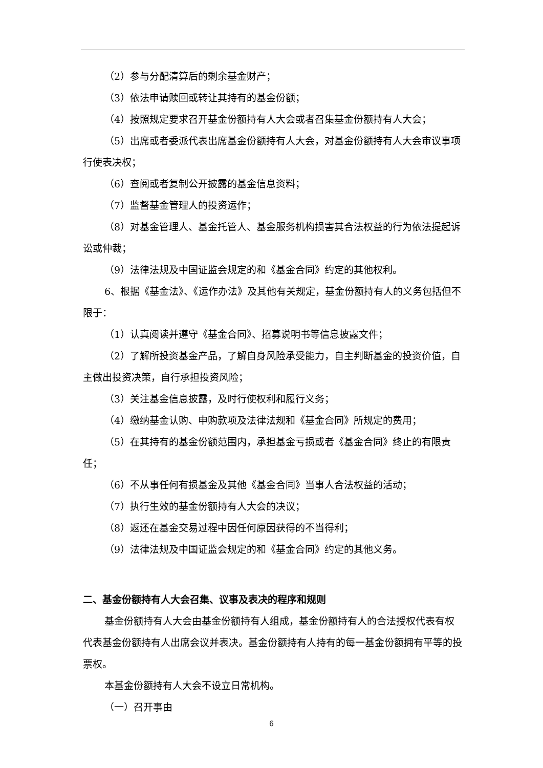（2）参与分配清算后的剩余基金财产；
（3）依法申请赎回或转让其持有的基金份额；
（4）按照规定要求召开基金份额持有人大会或者召集基金份额持有人大会；
（5）出席或者委派代表出席基金份额持有人大会，对基金份额持有人大会审议事项行使表决权；
（6）查阅或者复制公开披露的基金信息资料；
（7）监督基金管理人的投资运作；
（8）对基金管理人、基金托管人、基金服务机构损害其合法权益的行为依法提起诉讼或仲裁；
（9）法律法规及中国证监会规定的和《基金合同》约定的其他权利。
6、根据《基金法》、《运作办法》及其他有关规定，基金份额持有人的义务包括但不限于：
（1）认真阅读并遵守《基金合同》、招募说明书等信息披露文件；
（2）了解所投资基金产品，了解自身风险承受能力，自主判断基金的投资价值，自主做出投资决策，自行承担投资风险；
（3）关注基金信息披露，及时行使权利和履行义务；
（4）缴纳基金认购、申购款项及法律法规和《基金合同》所规定的费用；
（5）在其持有的基金份额范围内，承担基金亏损或者《基金合同》终止的有限责任；
（6）不从事任何有损基金及其他《基金合同》当事人合法权益的活动；
（7）执行生效的基金份额持有人大会的决议；
（8）返还在基金交易过程中因任何原因获得的不当得利；
（9）法律法规及中国证监会规定的和《基金合同》约定的其他义务。
二、基金份额持有人大会召集、议事及表决的程序和规则
基金份额持有人大会由基金份额持有人组成，基金份额持有人的合法授权代表有权代表基金份额持有人出席会议并表决。基金份额持有人持有的每一基金份额拥有平等的投票权。
本基金份额持有人大会不设立日常机构。
（一）召开事由
6